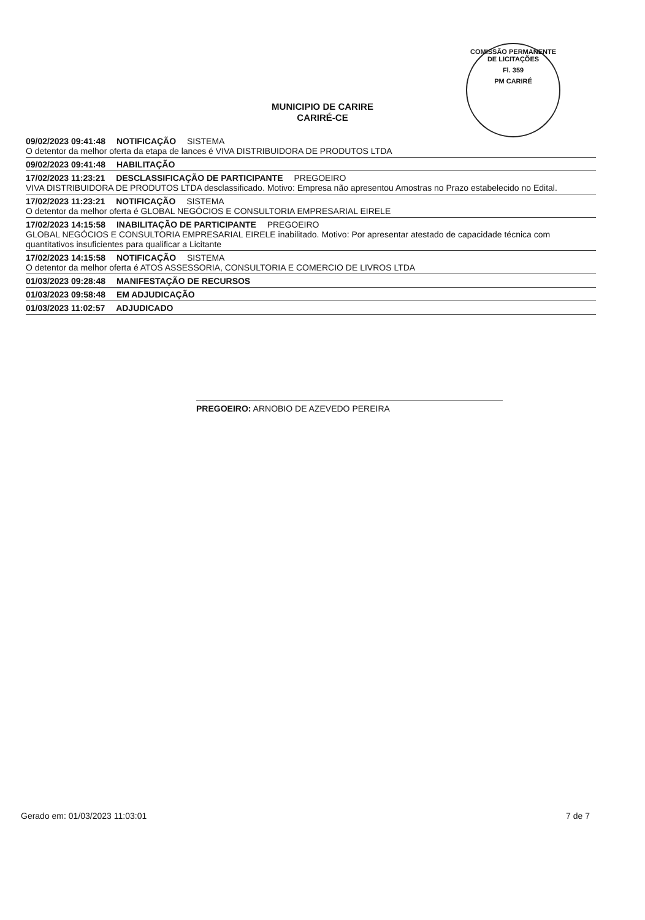COMISSÃO PERMANENTE DE LICITAÇÕES
Fl. 359
PM CARIRÉ
MUNICIPIO DE CARIRE
CARIRÉ-CE
09/02/2023 09:41:48 NOTIFICAÇÃO SISTEMA
O detentor da melhor oferta da etapa de lances é VIVA DISTRIBUIDORA DE PRODUTOS LTDA
09/02/2023 09:41:48 HABILITAÇÃO
17/02/2023 11:23:21 DESCLASSIFICAÇÃO DE PARTICIPANTE PREGOEIRO
VIVA DISTRIBUIDORA DE PRODUTOS LTDA desclassificado. Motivo: Empresa não apresentou Amostras no Prazo estabelecido no Edital.
17/02/2023 11:23:21 NOTIFICAÇÃO SISTEMA
O detentor da melhor oferta é GLOBAL NEGÓCIOS E CONSULTORIA EMPRESARIAL EIRELE
17/02/2023 14:15:58 INABILITAÇÃO DE PARTICIPANTE PREGOEIRO
GLOBAL NEGÓCIOS E CONSULTORIA EMPRESARIAL EIRELE inabilitado. Motivo: Por apresentar atestado de capacidade técnica com quantitativos insuficientes para qualificar a Licitante
17/02/2023 14:15:58 NOTIFICAÇÃO SISTEMA
O detentor da melhor oferta é ATOS ASSESSORIA, CONSULTORIA E COMERCIO DE LIVROS LTDA
01/03/2023 09:28:48 MANIFESTAÇÃO DE RECURSOS
01/03/2023 09:58:48 EM ADJUDICAÇÃO
01/03/2023 11:02:57 ADJUDICADO
PREGOEIRO: ARNOBIO DE AZEVEDO PEREIRA
Gerado em: 01/03/2023 11:03:01 7 de 7